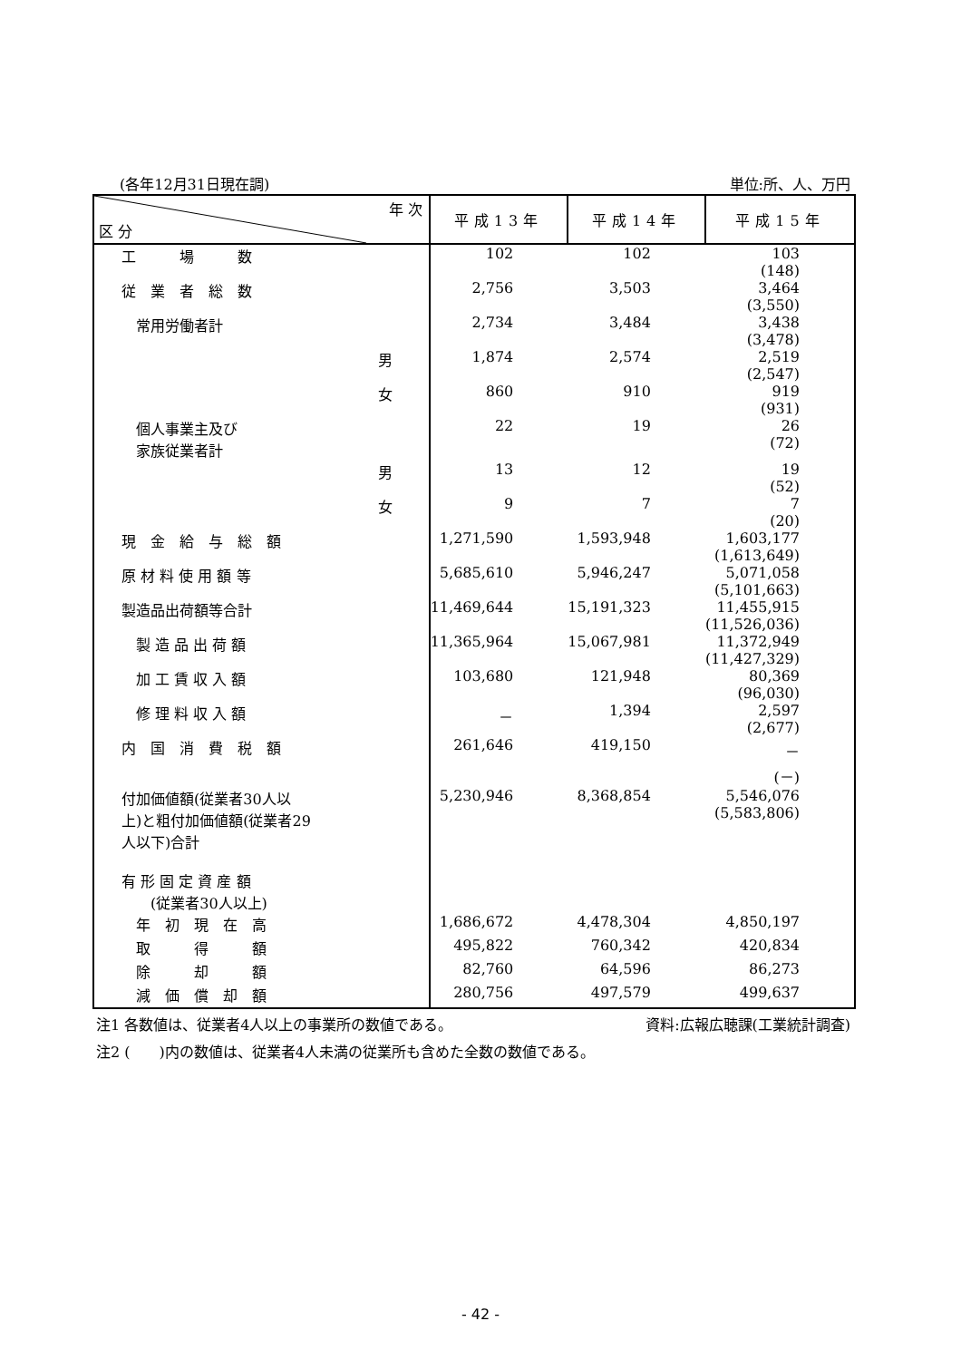(各年12月31日現在調) 単位:所、人、万円
| 年 次 区 分 | 平成13年 | 平成14年 | 平成15年 |
| --- | --- | --- | --- |
| 工 場 数 | 102 | 102 | 103 (148) |
| 従 業 者 総 数 | 2,756 | 3,503 | 3,464 (3,550) |
| 常用労働者計 | 2,734 | 3,484 | 3,438 (3,478) |
| 男 | 1,874 | 2,574 | 2,519 (2,547) |
| 女 | 860 | 910 | 919 (931) |
| 個人事業主及び 家族従業者計 | 22 | 19 | 26 (72) |
| 男 | 13 | 12 | 19 (52) |
| 女 | 9 | 7 | 7 (20) |
| 現 金 給 与 総 額 | 1,271,590 | 1,593,948 | 1,603,177 (1,613,649) |
| 原 材 料 使 用 額 等 | 5,685,610 | 5,946,247 | 5,071,058 (5,101,663) |
| 製造品出荷額等合計 | 11,469,644 | 15,191,323 | 11,455,915 (11,526,036) |
| 製 造 品 出 荷 額 | 11,365,964 | 15,067,981 | 11,372,949 (11,427,329) |
| 加 工 賃 収 入 額 | 103,680 | 121,948 | 80,369 (96,030) |
| 修 理 料 収 入 額 | － | 1,394 | 2,597 (2,677) |
| 内 国 消 費 税 額 | 261,646 | 419,150 | － (－) |
| 付加価値額(従業者30人以 上)と粗付加価値額(従業者29 人以下)合計 | 5,230,946 | 8,368,854 | 5,546,076 (5,583,806) |
| 有 形 固 定 資 産 額 (従業者30人以上) | | | |
| 年 初 現 在 高 | 1,686,672 | 4,478,304 | 4,850,197 |
| 取 得 額 | 495,822 | 760,342 | 420,834 |
| 除 却 額 | 82,760 | 64,596 | 86,273 |
| 減 価 償 却 額 | 280,756 | 497,579 | 499,637 |
注1 各数値は、従業者4人以上の事業所の数値である。 資料:広報広聴課(工業統計調査)
注2 (　　)内の数値は、従業者4人未満の従業所も含めた全数の数値である。
- 42 -